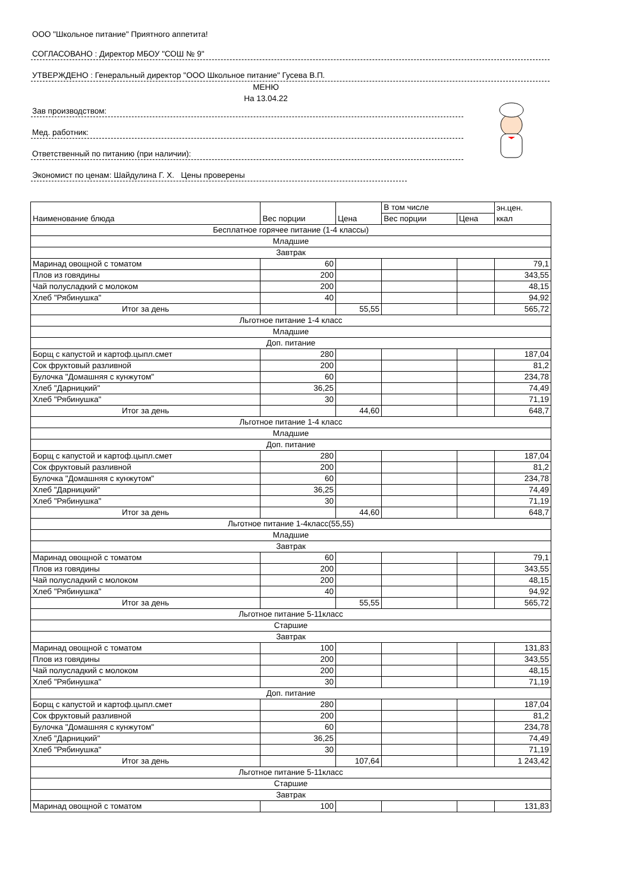ООО "Школьное питание" Приятного аппетита!
СОГЛАСОВАНО : Директор МБОУ "СОШ № 9"
УТВЕРЖДЕНО : Генеральный директор "ООО Школьное питание" Гусева В.П.
МЕНЮ
На 13.04.22
Зав производством:
Мед. работник:
Ответственный по питанию (при наличии):
Экономист по ценам: Шайдулина Г. Х. Цены проверены
| Наименование блюда | Вес порции | Цена | В том числе | | эн.цен. ккал |
| | | | Вес порции | Цена | |
| Бесплатное горячее питание (1-4 классы) | | | | | |
| Младшие | | | | | |
| Завтрак | | | | | |
| Маринад овощной с томатом | 60 | | | | 79,1 |
| Плов из говядины | 200 | | | | 343,55 |
| Чай полусладкий с молоком | 200 | | | | 48,15 |
| Хлеб "Рябинушка" | 40 | | | | 94,92 |
| Итог за день | | 55,55 | | | 565,72 |
| Льготное питание 1-4 класс | | | | | |
| Младшие | | | | | |
| Доп. питание | | | | | |
| Борщ с капустой и картоф.цыпл.смет | 280 | | | | 187,04 |
| Сок фруктовый разливной | 200 | | | | 81,2 |
| Булочка "Домашняя с кунжутом" | 60 | | | | 234,78 |
| Хлеб "Дарницкий" | 36,25 | | | | 74,49 |
| Хлеб "Рябинушка" | 30 | | | | 71,19 |
| Итог за день | | 44,60 | | | 648,7 |
| Льготное питание 1-4 класс | | | | | |
| Младшие | | | | | |
| Доп. питание | | | | | |
| Борщ с капустой и картоф.цыпл.смет | 280 | | | | 187,04 |
| Сок фруктовый разливной | 200 | | | | 81,2 |
| Булочка "Домашняя с кунжутом" | 60 | | | | 234,78 |
| Хлеб "Дарницкий" | 36,25 | | | | 74,49 |
| Хлеб "Рябинушка" | 30 | | | | 71,19 |
| Итог за день | | 44,60 | | | 648,7 |
| Льготное питание 1-4класс(55,55) | | | | | |
| Младшие | | | | | |
| Завтрак | | | | | |
| Маринад овощной с томатом | 60 | | | | 79,1 |
| Плов из говядины | 200 | | | | 343,55 |
| Чай полусладкий с молоком | 200 | | | | 48,15 |
| Хлеб "Рябинушка" | 40 | | | | 94,92 |
| Итог за день | | 55,55 | | | 565,72 |
| Льготное питание 5-11класс | | | | | |
| Старшие | | | | | |
| Завтрак | | | | | |
| Маринад овощной с томатом | 100 | | | | 131,83 |
| Плов из говядины | 200 | | | | 343,55 |
| Чай полусладкий с молоком | 200 | | | | 48,15 |
| Хлеб "Рябинушка" | 30 | | | | 71,19 |
| Доп. питание | | | | | |
| Борщ с капустой и картоф.цыпл.смет | 280 | | | | 187,04 |
| Сок фруктовый разливной | 200 | | | | 81,2 |
| Булочка "Домашняя с кунжутом" | 60 | | | | 234,78 |
| Хлеб "Дарницкий" | 36,25 | | | | 74,49 |
| Хлеб "Рябинушка" | 30 | | | | 71,19 |
| Итог за день | | 107,64 | | | 1 243,42 |
| Льготное питание 5-11класс | | | | | |
| Старшие | | | | | |
| Завтрак | | | | | |
| Маринад овощной с томатом | 100 | | | | 131,83 |